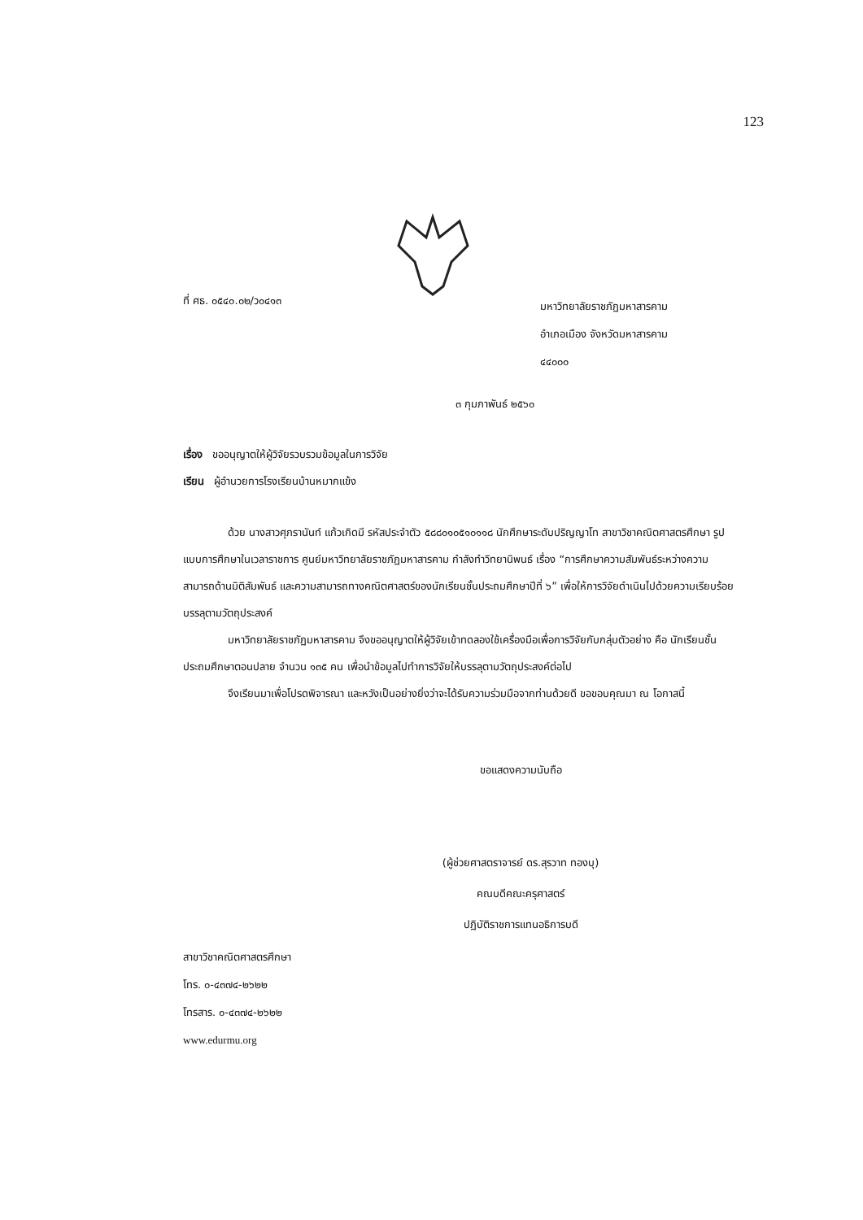123
ที่ ศธ. ๐๕๔๐.๐๒/ว๐๔๑๓
มหาวิทยาลัยราชภัฏมหาสารคาม
อำเภอเมือง จังหวัดมหาสารคาม
๔๔๐๐๐
๓ กุมภาพันธ์ ๒๕๖๐
เรื่อง ขออนุญาตให้ผู้วิจัยรวบรวมข้อมูลในการวิจัย
เรียน ผู้อำนวยการโรงเรียนบ้านหมากแข้ง
ด้วย นางสาวศุภรานันท์ แก้วเกิดมี รหัสประจำตัว ๕๘๘๐๑๐๕๑๐๑๑๘ นักศึกษาระดับปริญญาโท สาขาวิชาคณิตศาสตรศึกษา รูปแบบการศึกษาในเวลาราชการ ศูนย์มหาวิทยาลัยราชภัฏมหาสารคาม กำลังทำวิทยานิพนธ์ เรื่อง “การศึกษาความสัมพันธ์ระหว่างความสามารถด้านมิติสัมพันธ์ และความสามารถทางคณิตศาสตร์ของนักเรียนชั้นประถมศึกษาปีที่ ๖” เพื่อให้การวิจัยดำเนินไปด้วยความเรียบร้อย บรรลุตามวัตถุประสงค์
มหาวิทยาลัยราชภัฏมหาสารคาม จึงขออนุญาตให้ผู้วิจัยเข้าทดลองใช้เครื่องมือเพื่อการวิจัยกับกลุ่มตัวอย่าง คือ นักเรียนชั้นประถมศึกษาตอนปลาย จำนวน ๑๓๕ คน เพื่อนำข้อมูลไปทำการวิจัยให้บรรลุตามวัตถุประสงค์ต่อไป
จึงเรียนมาเพื่อโปรดพิจารณา และหวังเป็นอย่างยิ่งว่าจะได้รับความร่วมมือจากท่านด้วยดี ขอขอบคุณมา ณ โอกาสนี้
ขอแสดงความนับถือ
(ผู้ช่วยศาสตราจารย์ ดร.สุรวาท ทองบุ)
คณบดีคณะครุศาสตร์
ปฏิบัติราชการแทนอธิการบดี
สาขาวิชาคณิตศาสตรศึกษา
โทร. ๐-๔๓๗๔-๒๖๒๒
โทรสาร. ๐-๔๓๗๔-๒๖๒๒
www.edurmu.org